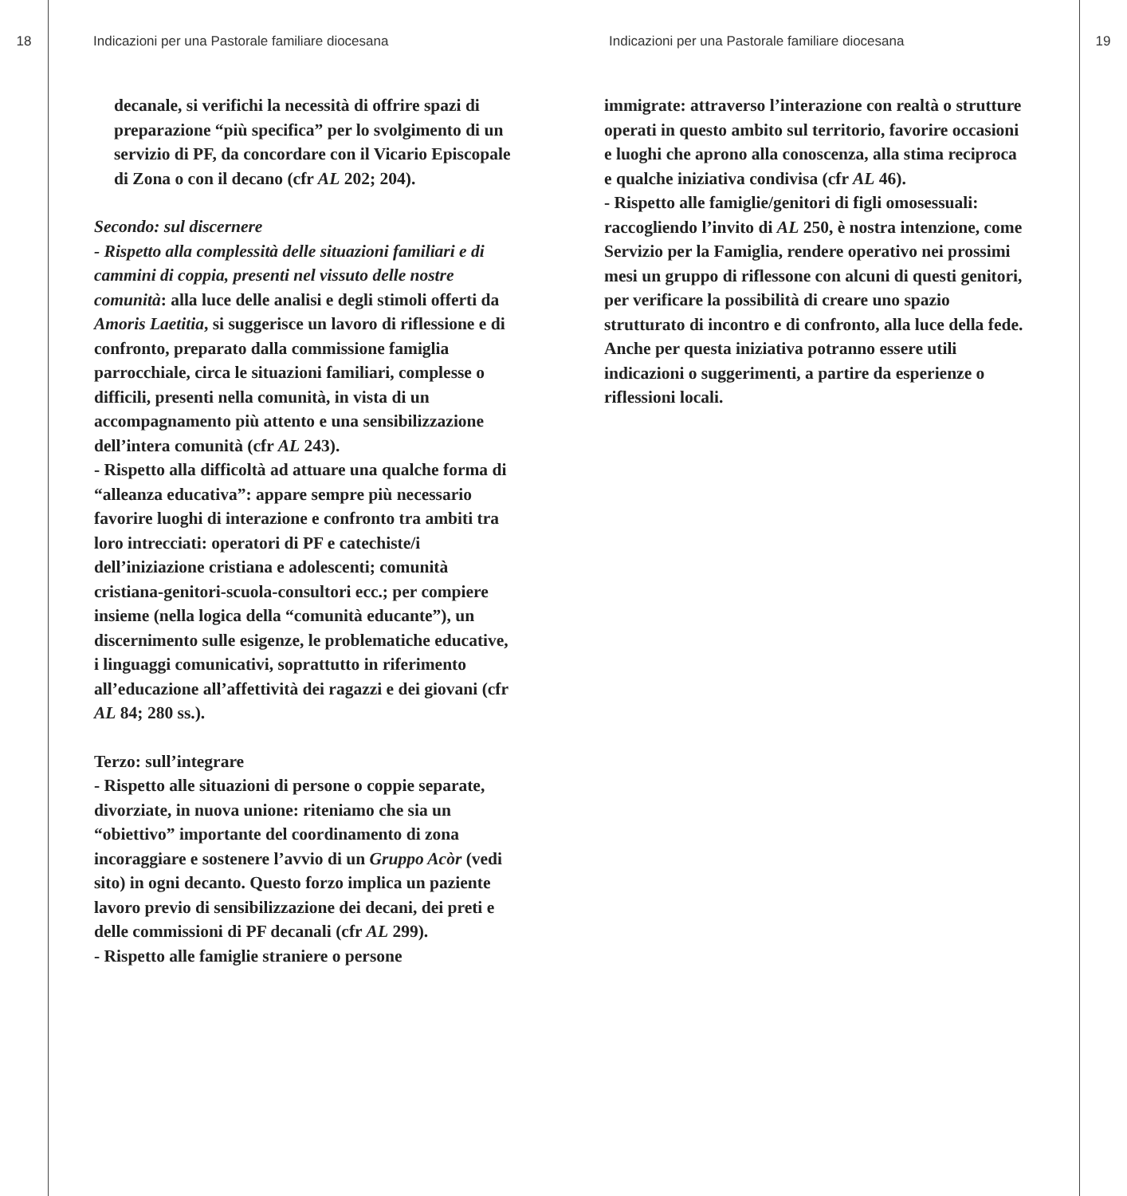18 Indicazioni per una Pastorale familiare diocesana Indicazioni per una Pastorale familiare diocesana 19
decanale, si verifichi la necessità di offrire spazi di preparazione “più specifica” per lo svolgimento di un servizio di PF, da concordare con il Vicario Episcopale di Zona o con il decano (cfr AL 202; 204).
Secondo: sul discernere
- Rispetto alla complessità delle situazioni familiari e di cammini di coppia, presenti nel vissuto delle nostre comunità: alla luce delle analisi e degli stimoli offerti da Amoris Laetitia, si suggerisce un lavoro di riflessione e di confronto, preparato dalla commissione famiglia parrocchiale, circa le situazioni familiari, complesse o difficili, presenti nella comunità, in vista di un accompagnamento più attento e una sensibilizzazione dell’intera comunità (cfr AL 243).
- Rispetto alla difficoltà ad attuare una qualche forma di “alleanza educativa”: appare sempre più necessario favorire luoghi di interazione e confronto tra ambiti tra loro intrecciati: operatori di PF e catechiste/i dell’iniziazione cristiana e adolescenti; comunità cristiana-genitori-scuola-consultori ecc.; per compiere insieme (nella logica della “comunità educante”), un discernimento sulle esigenze, le problematiche educative, i linguaggi comunicativi, soprattutto in riferimento all’educazione all’affettività dei ragazzi e dei giovani (cfr AL 84; 280 ss.).
Terzo: sull’integrare
- Rispetto alle situazioni di persone o coppie separate, divorziate, in nuova unione: riteniamo che sia un “obiettivo” importante del coordinamento di zona incoraggiare e sostenere l’avvio di un Gruppo Acòr (vedi sito) in ogni decanto. Questo forzo implica un paziente lavoro previo di sensibilizzazione dei decani, dei preti e delle commissioni di PF decanali (cfr AL 299).
- Rispetto alle famiglie straniere o persone
immigrate: attraverso l’interazione con realtà o strutture operati in questo ambito sul territorio, favorire occasioni e luoghi che aprono alla conoscenza, alla stima reciproca e qualche iniziativa condivisa (cfr AL 46).
- Rispetto alle famiglie/genitori di figli omosessuali: raccogliendo l’invito di AL 250, è nostra intenzione, come Servizio per la Famiglia, rendere operativo nei prossimi mesi un gruppo di riflessone con alcuni di questi genitori, per verificare la possibilità di creare uno spazio strutturato di incontro e di confronto, alla luce della fede. Anche per questa iniziativa potranno essere utili indicazioni o suggerimenti, a partire da esperienze o riflessioni locali.